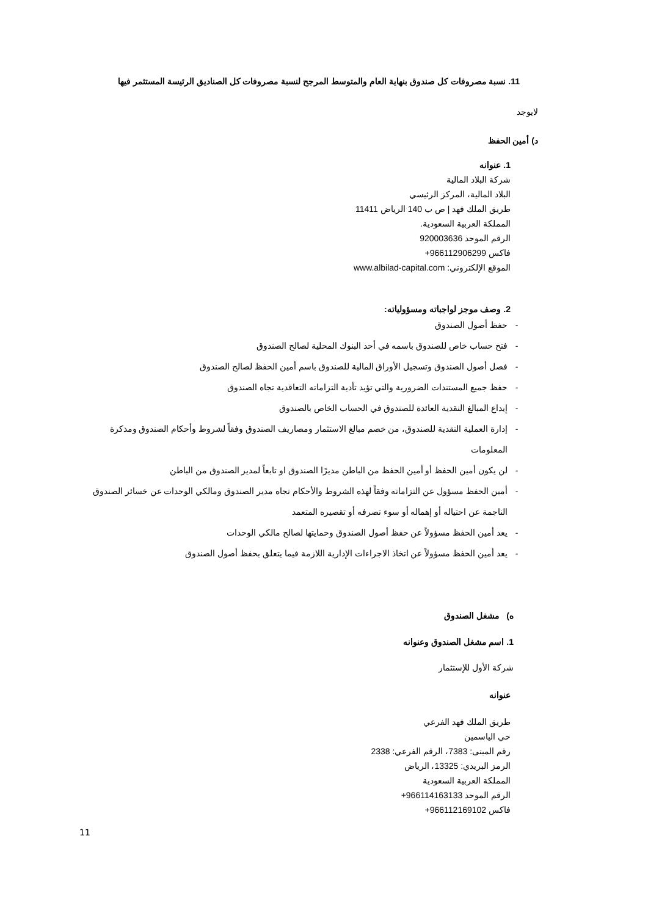11. نسبة مصروفات كل صندوق بنهاية العام والمتوسط المرجح لنسبة مصروفات كل الصناديق الرئيسة المستثمر فيها
لايوجد
د) أمين الحفظ
1. عنوانه
شركة البلاد المالية
البلاد المالية، المركز الرئيسي
طريق الملك فهد | ص ب 140 الرياض 11411
المملكة العربية السعودية.
الرقم الموحد 920003636
فاكس 966112906299+
الموقع الإلكتروني: www.albilad-capital.com
2. وصف موجز لواجباته ومسؤولياته:
- حفظ أصول الصندوق
- فتح حساب خاص للصندوق باسمه في أحد البنوك المحلية لصالح الصندوق
- فصل أصول الصندوق وتسجيل الأوراق المالية للصندوق باسم أمين الحفظ لصالح الصندوق
- حفظ جميع المستندات الضرورية والتي تؤيد تأدية التزاماته التعاقدية تجاه الصندوق
- إيداع المبالغ النقدية العائدة للصندوق في الحساب الخاص بالصندوق
- إدارة العملية النقدية للصندوق، من خصم مبالغ الاستثمار ومصاريف الصندوق وفقاً لشروط وأحكام الصندوق ومذكرة المعلومات
- لن يكون أمين الحفظ أو أمين الحفظ من الباطن مديرًا الصندوق او تابعاً لمدير الصندوق من الباطن
- أمين الحفظ مسؤول عن التزاماته وفقاً لهذه الشروط والأحكام تجاه مدير الصندوق ومالكي الوحدات عن خسائر الصندوق الناجمة عن احتياله أو إهماله أو سوء تصرفه أو تقصيره المتعمد
- يعد أمين الحفظ مسؤولاً عن حفظ أصول الصندوق وحمايتها لصالح مالكي الوحدات
- يعد أمين الحفظ مسؤولاً عن اتخاذ الاجراءات الإدارية اللازمة فيما يتعلق بحفظ أصول الصندوق
ه) مشغل الصندوق
1. اسم مشغل الصندوق وعنوانه
شركة الأول للإستثمار
عنوانه
طريق الملك فهد الفرعي
حي الياسمين
رقم المبنى: 7383، الرقم الفرعي: 2338
الرمز البريدي: 13325، الرياض
المملكة العربية السعودية
الرقم الموحد 966114163133+
فاكس 966112169102+
11